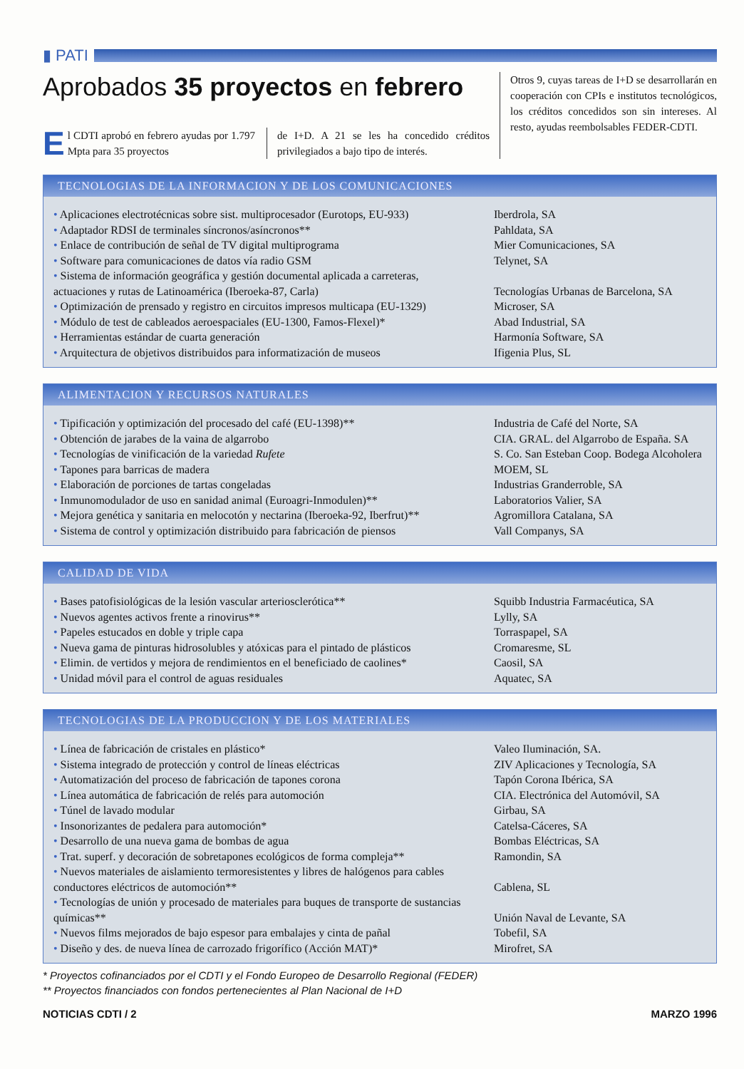▮ PATI
Aprobados 35 proyectos en febrero
El CDTI aprobó en febrero ayudas por 1.797 Mpta para 35 proyectos
de I+D. A 21 se les ha concedido créditos privilegiados a bajo tipo de interés.
Otros 9, cuyas tareas de I+D se desarrollarán en cooperación con CPIs e institutos tecnológicos, los créditos concedidos son sin intereses. Al resto, ayudas reembolsables FEDER-CDTI.
TECNOLOGIAS DE LA INFORMACION Y DE LOS COMUNICACIONES
| • Aplicaciones electrotécnicas sobre sist. multiprocesador (Eurotops, EU-933) | Iberdrola, SA |
| • Adaptador RDSI de terminales síncronos/asíncronos** | Pahldata, SA |
| • Enlace de contribución de señal de TV digital multiprograma | Mier Comunicaciones, SA |
| • Software para comunicaciones de datos vía radio GSM | Telynet, SA |
| • Sistema de información geográfica y gestión documental aplicada a carreteras, actuaciones y rutas de Latinoamérica (Iberoeka-87, Carla) | Tecnologías Urbanas de Barcelona, SA |
| • Optimización de prensado y registro en circuitos impresos multicapa (EU-1329) | Microser, SA |
| • Módulo de test de cableados aeroespaciales (EU-1300, Famos-Flexel)* | Abad Industrial, SA |
| • Herramientas estándar de cuarta generación | Harmonía Software, SA |
| • Arquitectura de objetivos distribuidos para informatización de museos | Ifigenia Plus, SL |
ALIMENTACION Y RECURSOS NATURALES
| • Tipificación y optimización del procesado del café (EU-1398)** | Industria de Café del Norte, SA |
| • Obtención de jarabes de la vaina de algarrobo | CIA. GRAL. del Algarrobo de España. SA |
| • Tecnologías de vinificación de la variedad Rufete | S. Co. San Esteban Coop. Bodega Alcoholera |
| • Tapones para barricas de madera | MOEM, SL |
| • Elaboración de porciones de tartas congeladas | Industrias Granderroble, SA |
| • Inmunomodulador de uso en sanidad animal (Euroagri-Inmodulen)** | Laboratorios Valier, SA |
| • Mejora genética y sanitaria en melocotón y nectarina (Iberoeka-92, Iberfrut)** | Agromillora Catalana, SA |
| • Sistema de control y optimización distribuido para fabricación de piensos | Vall Companys, SA |
CALIDAD DE VIDA
| • Bases patofisiológicas de la lesión vascular arteriosclerótica** | Squibb Industria Farmacéutica, SA |
| • Nuevos agentes activos frente a rinovirus** | Lylly, SA |
| • Papeles estucados en doble y triple capa | Torraspapel, SA |
| • Nueva gama de pinturas hidrosolubles y atóxicas para el pintado de plásticos | Cromaresme, SL |
| • Elimin. de vertidos y mejora de rendimientos en el beneficiado de caolines* | Caosil, SA |
| • Unidad móvil para el control de aguas residuales | Aquatec, SA |
TECNOLOGIAS DE LA PRODUCCION Y DE LOS MATERIALES
| • Línea de fabricación de cristales en plástico* | Valeo Iluminación, SA. |
| • Sistema integrado de protección y control de líneas eléctricas | ZIV Aplicaciones y Tecnología, SA |
| • Automatización del proceso de fabricación de tapones corona | Tapón Corona Ibérica, SA |
| • Línea automática de fabricación de relés para automoción | CIA. Electrónica del Automóvil, SA |
| • Túnel de lavado modular | Girbau, SA |
| • Insonorizantes de pedalera para automoción* | Catelsa-Cáceres, SA |
| • Desarrollo de una nueva gama de bombas de agua | Bombas Eléctricas, SA |
| • Trat. superf. y decoración de sobretapones ecológicos de forma compleja** | Ramondin, SA |
| • Nuevos materiales de aislamiento termoresistentes y libres de halógenos para cables conductores eléctricos de automoción** | Cablena, SL |
| • Tecnologías de unión y procesado de materiales para buques de transporte de sustancias químicas** | Unión Naval de Levante, SA |
| • Nuevos films mejorados de bajo espesor para embalajes y cinta de pañal | Tobefil, SA |
| • Diseño y des. de nueva línea de carrozado frigorífico (Acción MAT)* | Mirofret, SA |
* Proyectos cofinanciados por el CDTI y el Fondo Europeo de Desarrollo Regional (FEDER)
** Proyectos financiados con fondos pertenecientes al Plan Nacional de I+D
NOTICIAS CDTI / 2 MARZO 1996